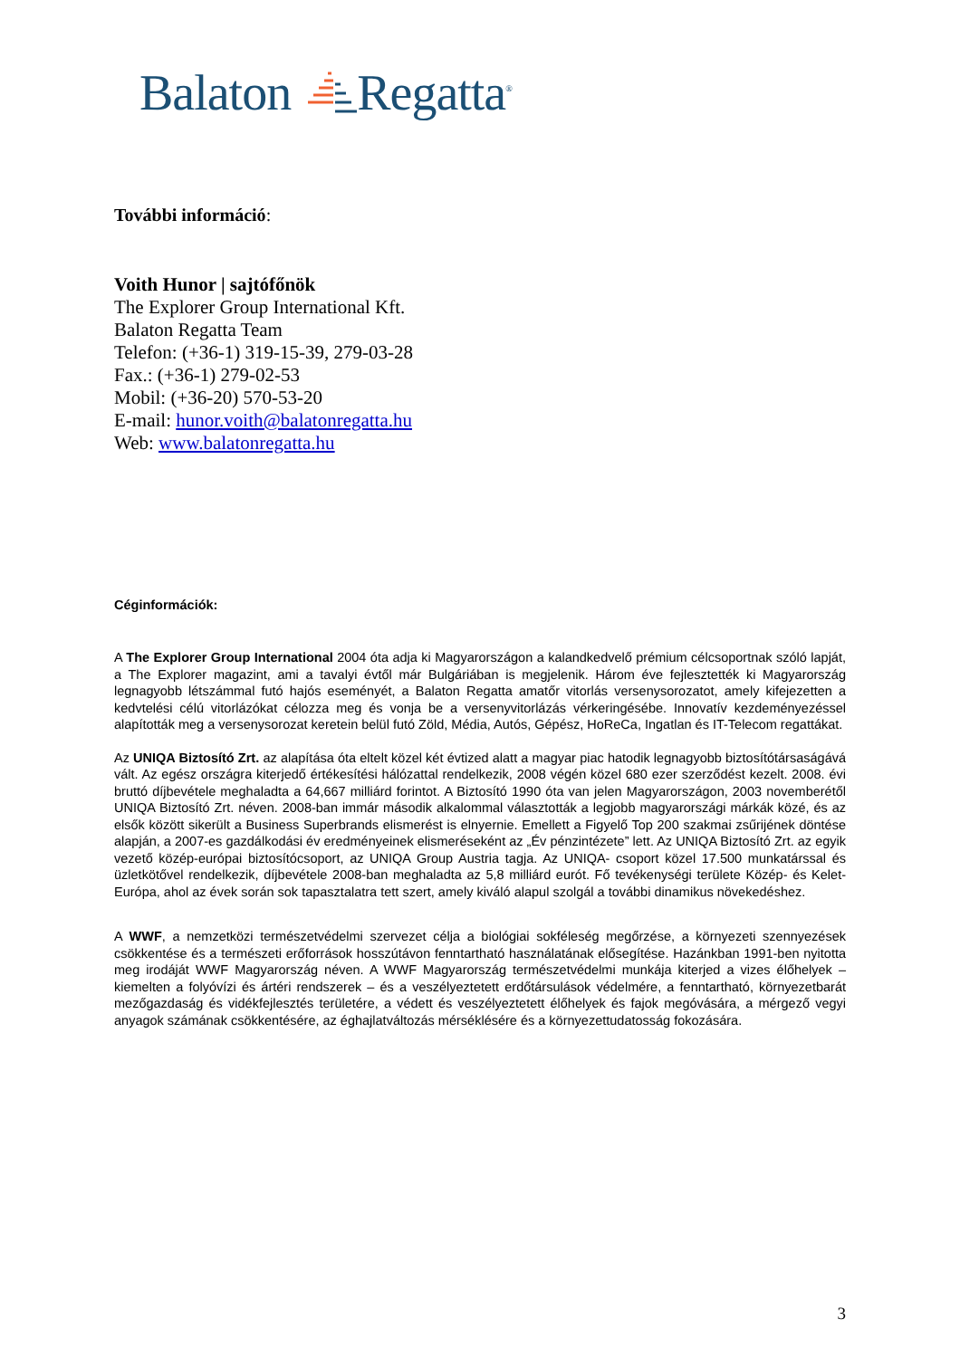Balaton Regatta<sup>®</sup>
További információ:
Voith Hunor | sajtófőnök
The Explorer Group International Kft.
Balaton Regatta Team
Telefon: (+36-1) 319-15-39, 279-03-28
Fax.: (+36-1) 279-02-53
Mobil: (+36-20) 570-53-20
E-mail: hunor.voith@balatonregatta.hu
Web: www.balatonregatta.hu
Céginformációk:
A The Explorer Group International 2004 óta adja ki Magyarországon a kalandkedvelő prémium célcsoportnak szóló lapját, a The Explorer magazint, ami a tavalyi évtől már Bulgáriában is megjelenik. Három éve fejlesztették ki Magyarország legnagyobb létszámmal futó hajós eseményét, a Balaton Regatta amatőr vitorlás versenysorozatot, amely kifejezetten a kedvtelési célú vitorlázókat célozza meg és vonja be a versenyvitorlázás vérkeringésébe. Innovatív kezdeményezéssel alapították meg a versenysorozat keretein belül futó Zöld, Média, Autós, Gépész, HoReCa, Ingatlan és IT-Telecom regattákat.
Az UNIQA Biztosító Zrt. az alapítása óta eltelt közel két évtized alatt a magyar piac hatodik legnagyobb biztosítótársaságává vált. Az egész országra kiterjedő értékesítési hálózattal rendelkezik, 2008 végén közel 680 ezer szerződést kezelt. 2008. évi bruttó díjbevétele meghaladta a 64,667 milliárd forintot. A Biztosító 1990 óta van jelen Magyarországon, 2003 novemberétől UNIQA Biztosító Zrt. néven. 2008-ban immár második alkalommal választották a legjobb magyarországi márkák közé, és az elsők között sikerült a Business Superbrands elismerést is elnyernie. Emellett a Figyelő Top 200 szakmai zsűrijének döntése alapján, a 2007-es gazdálkodási év eredményeinek elismeréseként az „Év pénzintézete” lett. Az UNIQA Biztosító Zrt. az egyik vezető közép-európai biztosítócsoport, az UNIQA Group Austria tagja. Az UNIQA- csoport közel 17.500 munkatárssal és üzletkötővel rendelkezik, díjbevétele 2008-ban meghaladta az 5,8 milliárd eurót. Fő tevékenységi területe Közép- és Kelet-Európa, ahol az évek során sok tapasztalatra tett szert, amely kiváló alapul szolgál a további dinamikus növekedéshez.
A WWF, a nemzetközi természetvédelmi szervezet célja a biológiai sokféleség megőrzése, a környezeti szennyezések csökkentése és a természeti erőforrások hosszútávon fenntartható használatának elősegítése. Hazánkban 1991-ben nyitotta meg irodáját WWF Magyarország néven. A WWF Magyarország természetvédelmi munkája kiterjed a vizes élőhelyek – kiemelten a folyóvízi és ártéri rendszerek – és a veszélyeztetett erdőtársulások védelmére, a fenntartható, környezetbarát mezőgazdaság és vidékfejlesztés területére, a védett és veszélyeztetett élőhelyek és fajok megóvására, a mérgező vegyi anyagok számának csökkentésére, az éghajlatváltozás mérséklésére és a környezettudatosság fokozására.
3